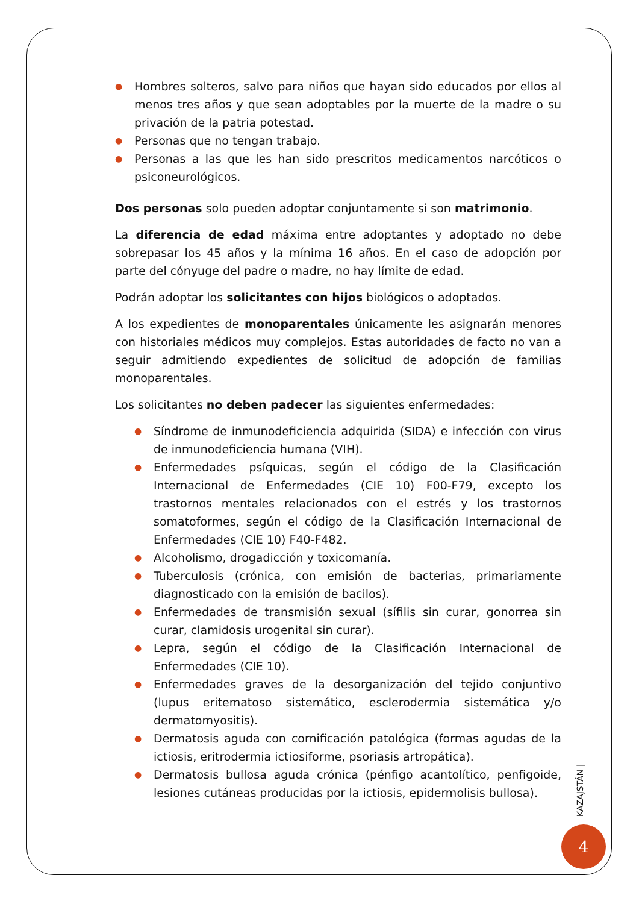● Hombres solteros, salvo para niños que hayan sido educados por ellos al menos tres años y que sean adoptables por la muerte de la madre o su privación de la patria potestad.
● Personas que no tengan trabajo.
● Personas a las que les han sido prescritos medicamentos narcóticos o psiconeurológicos.
Dos personas solo pueden adoptar conjuntamente si son matrimonio.
La diferencia de edad máxima entre adoptantes y adoptado no debe sobrepasar los 45 años y la mínima 16 años. En el caso de adopción por parte del cónyuge del padre o madre, no hay límite de edad.
Podrán adoptar los solicitantes con hijos biológicos o adoptados.
A los expedientes de monoparentales únicamente les asignarán menores con historiales médicos muy complejos. Estas autoridades de facto no van a seguir admitiendo expedientes de solicitud de adopción de familias monoparentales.
Los solicitantes no deben padecer las siguientes enfermedades:
● Síndrome de inmunodeficiencia adquirida (SIDA) e infección con virus de inmunodeficiencia humana (VIH).
● Enfermedades psíquicas, según el código de la Clasificación Internacional de Enfermedades (CIE 10) F00-F79, excepto los trastornos mentales relacionados con el estrés y los trastornos somatoformes, según el código de la Clasificación Internacional de Enfermedades (CIE 10) F40-F482.
● Alcoholismo, drogadicción y toxicomanía.
● Tuberculosis (crónica, con emisión de bacterias, primariamente diagnosticado con la emisión de bacilos).
● Enfermedades de transmisión sexual (sífilis sin curar, gonorrea sin curar, clamidosis urogenital sin curar).
● Lepra, según el código de la Clasificación Internacional de Enfermedades (CIE 10).
● Enfermedades graves de la desorganización del tejido conjuntivo (lupus eritematoso sistemático, esclerodermia sistemática y/o dermatomyositis).
● Dermatosis aguda con cornificación patológica (formas agudas de la ictiosis, eritrodermia ictiosiforme, psoriasis artropática).
● Dermatosis bullosa aguda crónica (pénfigo acantolítico, penfigoide, lesiones cutáneas producidas por la ictiosis, epidermolisis bullosa).
KAZAJSTÁN |
4